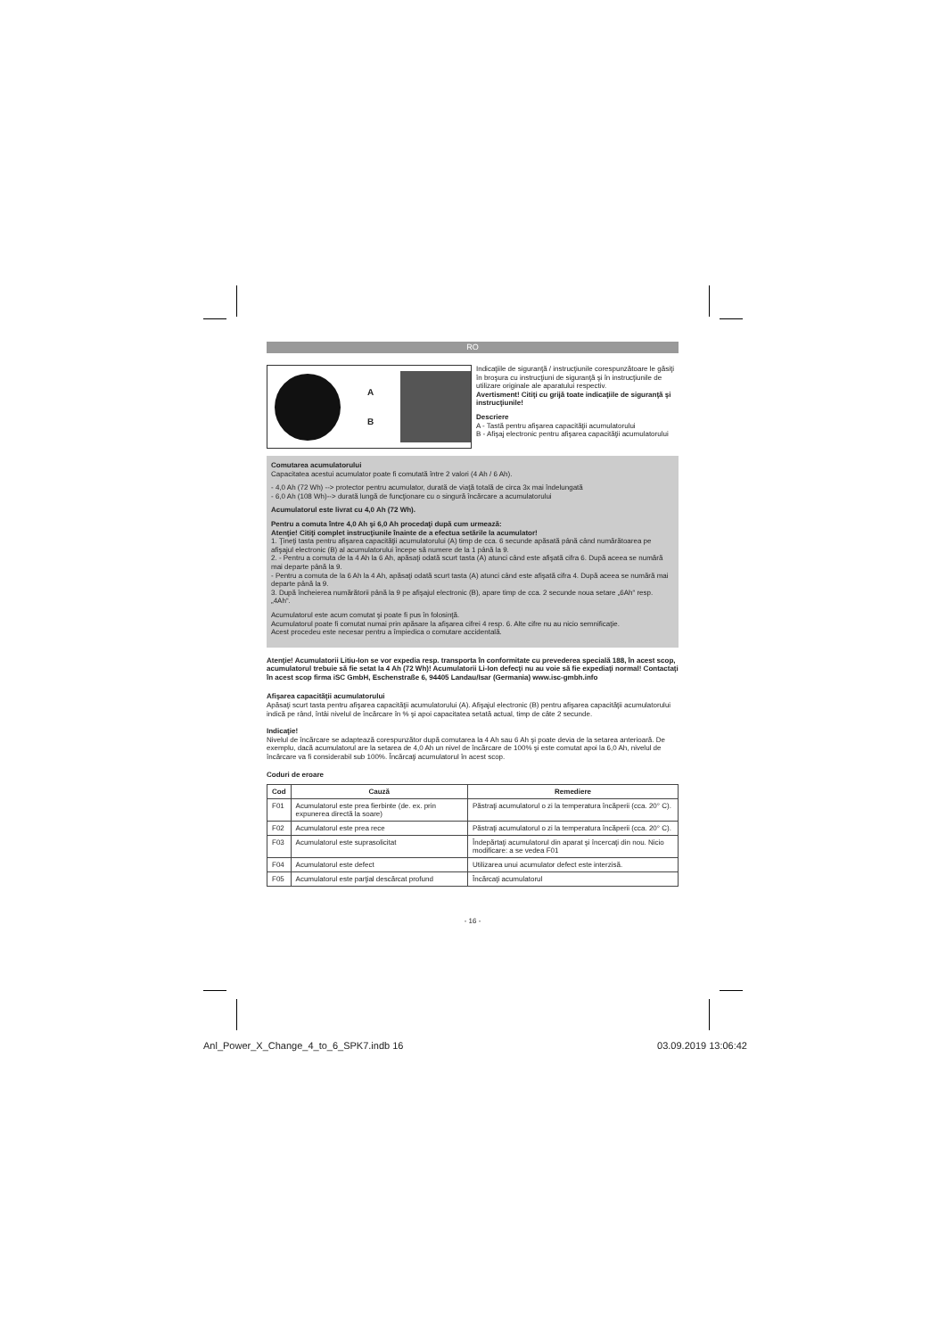RO
A
B
Indicaţiile de siguranţă / instrucţiunile corespunzătoare le găsiţi în broşura cu instrucţiuni de siguranţă şi în instrucţiunile de utilizare originale ale aparatului respectiv.
Avertisment! Citiţi cu grijă toate indicaţiile de siguranţă şi instrucţiunile!
Descriere
A - Tastă pentru afişarea capacităţii acumulatorului
B - Afişaj electronic pentru afişarea capacităţii acumulatorului
Comutarea acumulatorului
Capacitatea acestui acumulator poate fi comutată între 2 valori (4 Ah / 6 Ah).
- 4,0 Ah (72 Wh) --> protector pentru acumulator, durată de viaţă totală de circa 3x mai îndelungată
- 6,0 Ah (108 Wh)--> durată lungă de funcţionare cu o singură încărcare a acumulatorului
Acumulatorul este livrat cu 4,0 Ah (72 Wh).
Pentru a comuta între 4,0 Ah şi 6,0 Ah procedaţi după cum urmează:
Atenţie! Citiţi complet instrucţiunile înainte de a efectua setările la acumulator!
1. Ţineţi tasta pentru afişarea capacităţii acumulatorului (A) timp de cca. 6 secunde apăsată până când numărătoarea pe afişajul electronic (B) al acumulatorului începe să numere de la 1 până la 9.
2. - Pentru a comuta de la 4 Ah la 6 Ah, apăsaţi odată scurt tasta (A) atunci când este afişată cifra 6. După aceea se numără mai departe până la 9.
- Pentru a comuta de la 6 Ah la 4 Ah, apăsaţi odată scurt tasta (A) atunci când este afişată cifra 4. După aceea se numără mai departe până la 9.
3. După încheierea numărătorii până la 9 pe afişajul electronic (B), apare timp de cca. 2 secunde noua setare „6Ah“ resp. „4Ah“.
Acumulatorul este acum comutat şi poate fi pus în folosinţă.
Acumulatorul poate fi comutat numai prin apăsare la afişarea cifrei 4 resp. 6. Alte cifre nu au nicio semnificaţie.
Acest procedeu este necesar pentru a împiedica o comutare accidentală.
Atenţie! Acumulatorii Litiu-Ion se vor expedia resp. transporta în conformitate cu prevederea specială 188, în acest scop, acumulatorul trebuie să fie setat la 4 Ah (72 Wh)! Acumulatorii Li-Ion defecţi nu au voie să fie expediaţi normal! Contactaţi în acest scop firma iSC GmbH, Eschenstraße 6, 94405 Landau/Isar (Germania) www.isc-gmbh.info
Afişarea capacităţii acumulatorului
Apăsaţi scurt tasta pentru afişarea capacităţii acumulatorului (A). Afişajul electronic (B) pentru afişarea capacităţii acumulatorului indică pe rând, întâi nivelul de încărcare în % şi apoi capacitatea setată actual, timp de câte 2 secunde.
Indicaţie!
Nivelul de încărcare se adaptează corespunzător după comutarea la 4 Ah sau 6 Ah şi poate devia de la setarea anterioară. De exemplu, dacă acumulatorul are la setarea de 4,0 Ah un nivel de încărcare de 100% şi este comutat apoi la 6,0 Ah, nivelul de încărcare va fi considerabil sub 100%. Încărcaţi acumulatorul în acest scop.
Coduri de eroare
| Cod | Cauză | Remediere |
| --- | --- | --- |
| F01 | Acumulatorul este prea fierbinte (de. ex. prin expunerea directă la soare) | Păstraţi acumulatorul o zi la temperatura încăperii (cca. 20° C). |
| F02 | Acumulatorul este prea rece | Păstraţi acumulatorul o zi la temperatura încăperii (cca. 20° C). |
| F03 | Acumulatorul este suprasolicitat | Îndepărtaţi acumulatorul din aparat şi încercaţi din nou. Nicio modificare: a se vedea F01 |
| F04 | Acumulatorul este defect | Utilizarea unui acumulator defect este interzisă. |
| F05 | Acumulatorul este parţial descărcat profund | Încărcaţi acumulatorul |
- 16 -
Anl_Power_X_Change_4_to_6_SPK7.indb 16 03.09.2019 13:06:42